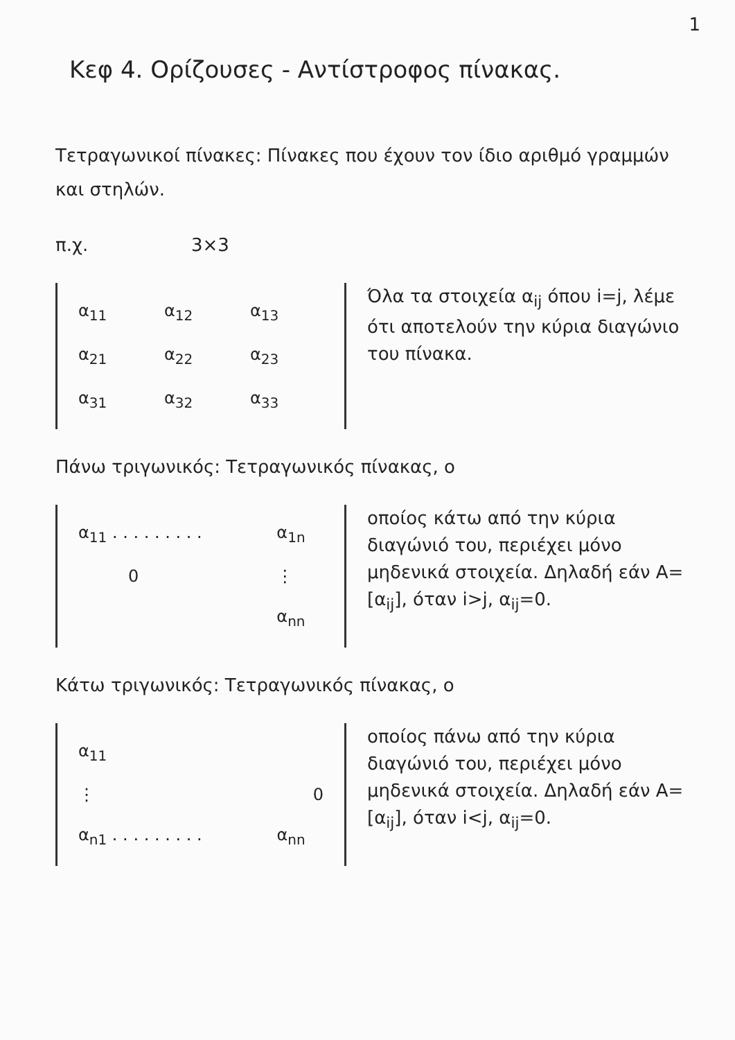1
Κεφ 4. Ορίζουσες - Αντίστροφος πίνακας.
Τετραγωνικοί πίνακες: Πίνακες που έχουν τον ίδιο αριθμό γραμμών και στηλών.
π.χ. 3×3
| α<sub>11</sub> | α<sub>12</sub> | α<sub>13</sub> |
| α<sub>21</sub> | α<sub>22</sub> | α<sub>23</sub> |
| α<sub>31</sub> | α<sub>32</sub> | α<sub>33</sub> |
Όλα τα στοιχεία α<sub>ij</sub> όπου i=j, λέμε ότι αποτελούν την κύρια διαγώνιο του πίνακα.
Πάνω τριγωνικός: Τετραγωνικός πίνακας, ο
| α<sub>11</sub> . . . . . . . . . | α<sub>1n</sub> |
| 0 | ⋮ |
| | α<sub>nn</sub> |
οποίος κάτω από την κύρια διαγώνιό του, περιέχει μόνο μηδενικά στοιχεία. Δηλαδή εάν A=[α<sub>ij</sub>], όταν i>j, α<sub>ij</sub>=0.
Κάτω τριγωνικός: Τετραγωνικός πίνακας, ο
| α<sub>11</sub> | |
| ⋮ | 0 |
| α<sub>n1</sub> . . . . . . . . . | α<sub>nn</sub> |
οποίος πάνω από την κύρια διαγώνιό του, περιέχει μόνο μηδενικά στοιχεία. Δηλαδή εάν A=[α<sub>ij</sub>], όταν i<j, α<sub>ij</sub>=0.